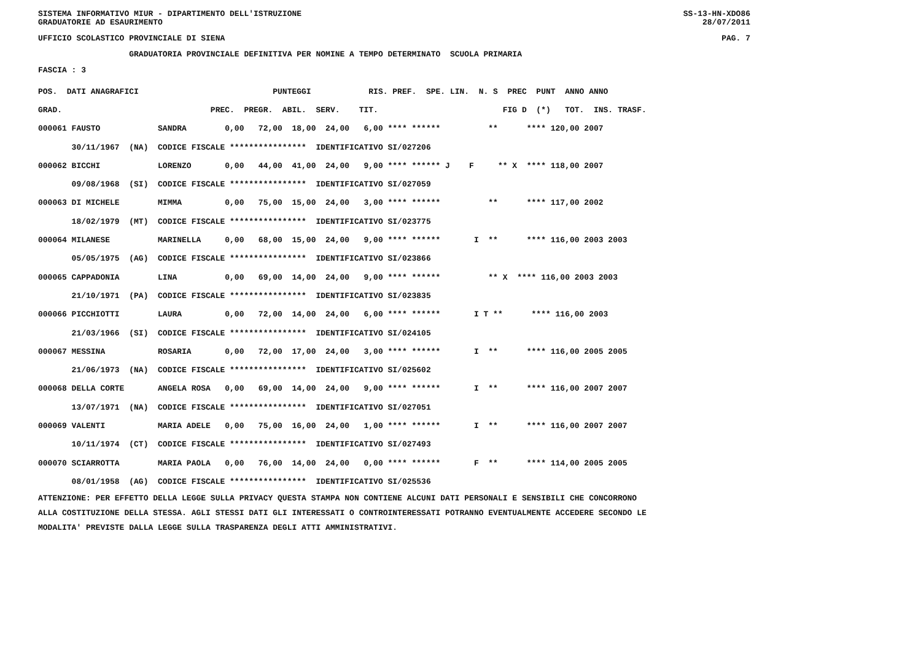SISTEMA INFORMATIVO MIUR - DIPARTIMENTO DELL'ISTRUZIONE SS-13-HN-XDO86
GRADUATORIE AD ESAURIMENTO 28/07/2011
UFFICIO SCOLASTICO PROVINCIALE DI SIENA PAG. 7
GRADUATORIA PROVINCIALE DEFINITIVA PER NOMINE A TEMPO DETERMINATO SCUOLA PRIMARIA
FASCIA : 3
| POS. DATI ANAGRAFICI PUNTEGGI RIS. PREF. SPE. LIN. N. S PREC PUNT ANNO ANNO |
| GRAD. PREC. PREGR. ABIL. SERV. TIT. FIG D (*) TOT. INS. TRASF. |
| 000061 FAUSTO SANDRA 0,00 72,00 18,00 24,00 6,00 **** ****** ** **** 120,00 2007 |
| 30/11/1967 (NA) CODICE FISCALE **************** IDENTIFICATIVO SI/027206 |
| 000062 BICCHI LORENZO 0,00 44,00 41,00 24,00 9,00 **** ****** J F ** X **** 118,00 2007 |
| 09/08/1968 (SI) CODICE FISCALE **************** IDENTIFICATIVO SI/027059 |
| 000063 DI MICHELE MIMMA 0,00 75,00 15,00 24,00 3,00 **** ****** ** **** 117,00 2002 |
| 18/02/1979 (MT) CODICE FISCALE **************** IDENTIFICATIVO SI/023775 |
| 000064 MILANESE MARINELLA 0,00 68,00 15,00 24,00 9,00 **** ****** I ** **** 116,00 2003 2003 |
| 05/05/1975 (AG) CODICE FISCALE **************** IDENTIFICATIVO SI/023866 |
| 000065 CAPPADONIA LINA 0,00 69,00 14,00 24,00 9,00 **** ****** ** X **** 116,00 2003 2003 |
| 21/10/1971 (PA) CODICE FISCALE **************** IDENTIFICATIVO SI/023835 |
| 000066 PICCHIOTTI LAURA 0,00 72,00 14,00 24,00 6,00 **** ****** I T ** **** 116,00 2003 |
| 21/03/1966 (SI) CODICE FISCALE **************** IDENTIFICATIVO SI/024105 |
| 000067 MESSINA ROSARIA 0,00 72,00 17,00 24,00 3,00 **** ****** I ** **** 116,00 2005 2005 |
| 21/06/1973 (NA) CODICE FISCALE **************** IDENTIFICATIVO SI/025602 |
| 000068 DELLA CORTE ANGELA ROSA 0,00 69,00 14,00 24,00 9,00 **** ****** I ** **** 116,00 2007 2007 |
| 13/07/1971 (NA) CODICE FISCALE **************** IDENTIFICATIVO SI/027051 |
| 000069 VALENTI MARIA ADELE 0,00 75,00 16,00 24,00 1,00 **** ****** I ** **** 116,00 2007 2007 |
| 10/11/1974 (CT) CODICE FISCALE **************** IDENTIFICATIVO SI/027493 |
| 000070 SCIARROTTA MARIA PAOLA 0,00 76,00 14,00 24,00 0,00 **** ****** F ** **** 114,00 2005 2005 |
| 08/01/1958 (AG) CODICE FISCALE **************** IDENTIFICATIVO SI/025536 |
ATTENZIONE: PER EFFETTO DELLA LEGGE SULLA PRIVACY QUESTA STAMPA NON CONTIENE ALCUNI DATI PERSONALI E SENSIBILI CHE CONCORRONO ALLA COSTITUZIONE DELLA STESSA. AGLI STESSI DATI GLI INTERESSATI O CONTROINTERESSATI POTRANNO EVENTUALMENTE ACCEDERE SECONDO LE MODALITA' PREVISTE DALLA LEGGE SULLA TRASPARENZA DEGLI ATTI AMMINISTRATIVI.